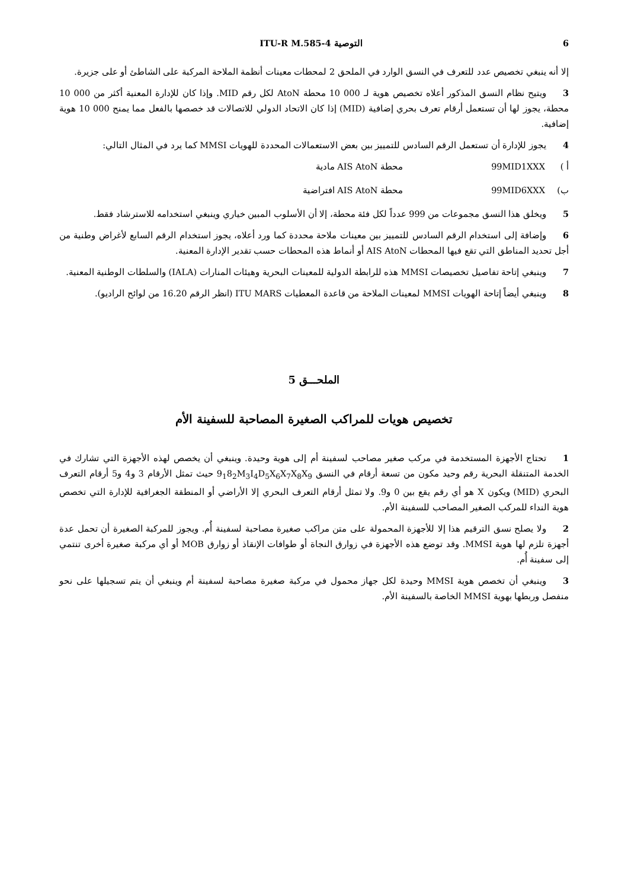6 التوصية ITU-R M.585-4
إلا أنه ينبغي تخصيص عدد للتعرف في النسق الوارد في الملحق 2 لمحطات معينات أنظمة الملاحة المركبة على الشاطئ أو على جزيرة.
3ويتيح نظام النسق المذكور أعلاه تخصيص هوية لـ 000 10 محطة AtoN لكل رقم MID. وإذا كان للإدارة المعنية أكثر من 000 10 محطة، يجوز لها أن تستعمل أرقام تعرف بحري إضافية (MID) إذا كان الاتحاد الدولي للاتصالات قد خصصها بالفعل مما يمنح 000 10 هوية إضافية.
4يجوز للإدارة أن تستعمل الرقم السادس للتمييز بين بعض الاستعمالات المحددة للهويات MMSI كما يرد في المثال التالي:
أ ) 99MID1XXX محطة AIS AtoN مادية
ب) 99MID6XXX محطة AIS AtoN افتراضية
5ويخلق هذا النسق مجموعات من 999 عدداً لكل فئة محطة، إلا أن الأسلوب المبين خياري وينبغي استخدامه للاسترشاد فقط.
6وإضافة إلى استخدام الرقم السادس للتمييز بين معينات ملاحة محددة كما ورد أعلاه، يجوز استخدام الرقم السابع لأغراض وطنية من أجل تحديد المناطق التي تقع فيها المحطات AIS AtoN أو أنماط هذه المحطات حسب تقدير الإدارة المعنية.
7وينبغي إتاحة تفاصيل تخصيصات MMSI هذه للرابطة الدولية للمعينات البحرية وهيئات المنارات (IALA) والسلطات الوطنية المعنية.
8وينبغي أيضاً إتاحة الهويات MMSI لمعينات الملاحة من قاعدة المعطيات ITU MARS (انظر الرقم 16.20 من لوائح الراديو).
الملحـــق 5
تخصيص هويات للمراكب الصغيرة المصاحبة للسفينة الأم
1تحتاج الأجهزة المستخدمة في مركب صغير مصاحب لسفينة أم إلى هوية وحيدة. وينبغي أن يخصص لهذه الأجهزة التي تشارك في الخدمة المتنقلة البحرية رقم وحيد مكون من تسعة أرقام في النسق 9<sub>1</sub>8<sub>2</sub>M<sub>3</sub>I<sub>4</sub>D<sub>5</sub>X<sub>6</sub>X<sub>7</sub>X<sub>8</sub>X<sub>9</sub> حيث تمثل الأرقام 3 و4 و5 أرقام التعرف البحري (MID) ويكون X هو أي رقم يقع بين 0 و9. ولا تمثل أرقام التعرف البحري إلا الأراضي أو المنطقة الجغرافية للإدارة التي تخصص هوية النداء للمركب الصغير المصاحب للسفينة الأم.
2ولا يصلح نسق الترقيم هذا إلا للأجهزة المحمولة على متن مراكب صغيرة مصاحبة لسفينة أُم. ويجوز للمركبة الصغيرة أن تحمل عدة أجهزة تلزم لها هوية MMSI. وقد توضع هذه الأجهزة في زوارق النجاة أو طوافات الإنقاذ أو زوارق MOB أو أي مركبة صغيرة أخرى تنتمي إلى سفينة أُم.
3وينبغي أن تخصص هوية MMSI وحيدة لكل جهاز محمول في مركبة صغيرة مصاحبة لسفينة أم وينبغي أن يتم تسجيلها على نحو منفصل وربطها بهوية MMSI الخاصة بالسفينة الأم.